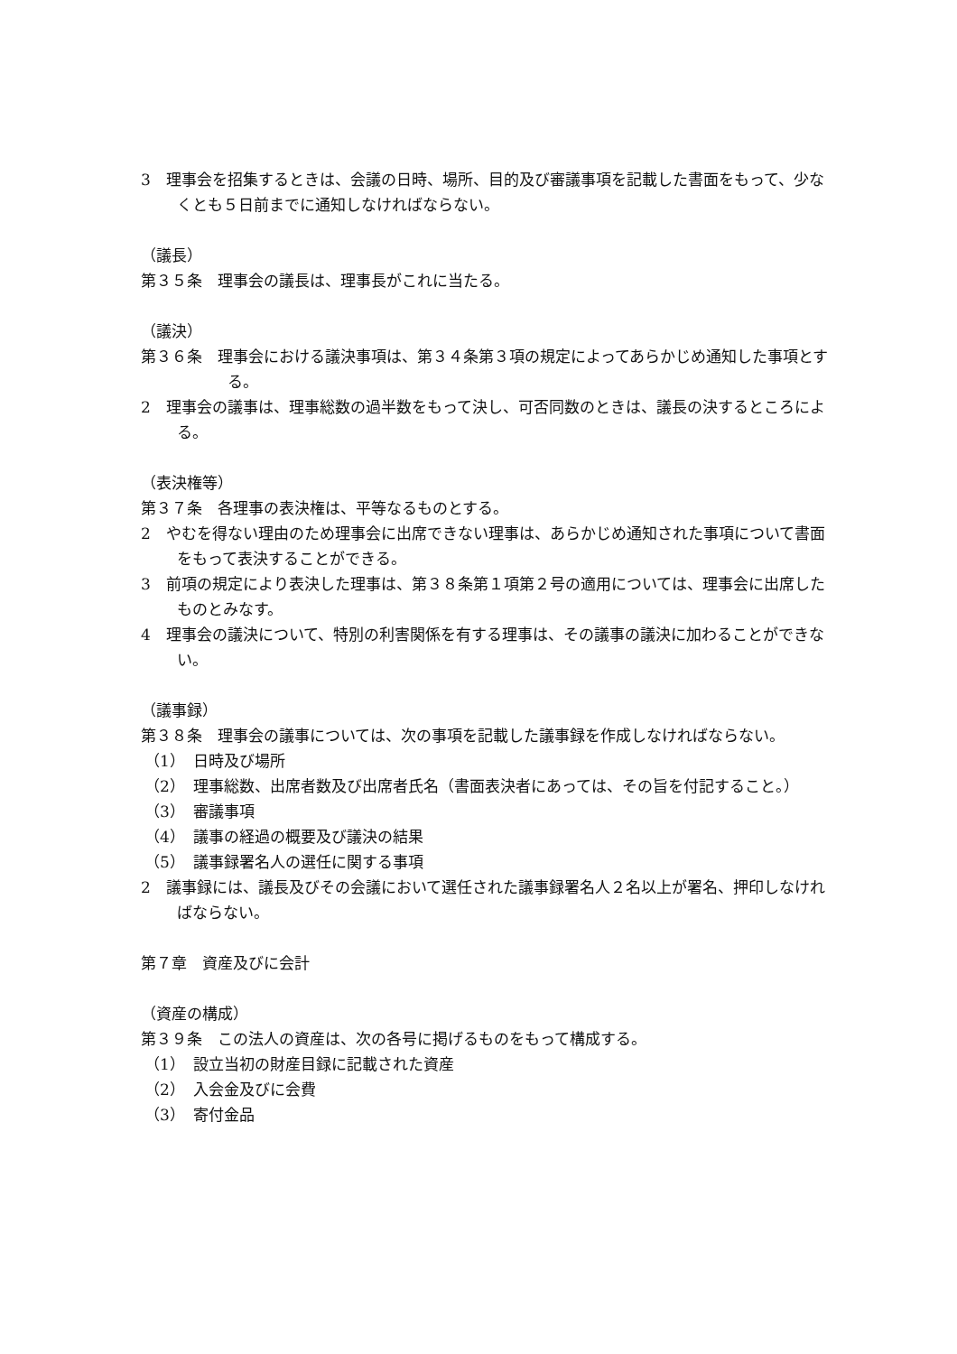3　理事会を招集するときは、会議の日時、場所、目的及び審議事項を記載した書面をもって、少なくとも５日前までに通知しなければならない。
（議長）
第３５条　理事会の議長は、理事長がこれに当たる。
（議決）
第３６条　理事会における議決事項は、第３４条第３項の規定によってあらかじめ通知した事項とする。
2　理事会の議事は、理事総数の過半数をもって決し、可否同数のときは、議長の決するところによる。
（表決権等）
第３７条　各理事の表決権は、平等なるものとする。
2　やむを得ない理由のため理事会に出席できない理事は、あらかじめ通知された事項について書面をもって表決することができる。
3　前項の規定により表決した理事は、第３８条第１項第２号の適用については、理事会に出席したものとみなす。
4　理事会の議決について、特別の利害関係を有する理事は、その議事の議決に加わることができない。
（議事録）
第３８条　理事会の議事については、次の事項を記載した議事録を作成しなければならない。
（1）　日時及び場所
（2）　理事総数、出席者数及び出席者氏名（書面表決者にあっては、その旨を付記すること。）
（3）　審議事項
（4）　議事の経過の概要及び議決の結果
（5）　議事録署名人の選任に関する事項
2　議事録には、議長及びその会議において選任された議事録署名人２名以上が署名、押印しなければならない。
第７章　資産及びに会計
（資産の構成）
第３９条　この法人の資産は、次の各号に掲げるものをもって構成する。
（1）　設立当初の財産目録に記載された資産
（2）　入会金及びに会費
（3）　寄付金品